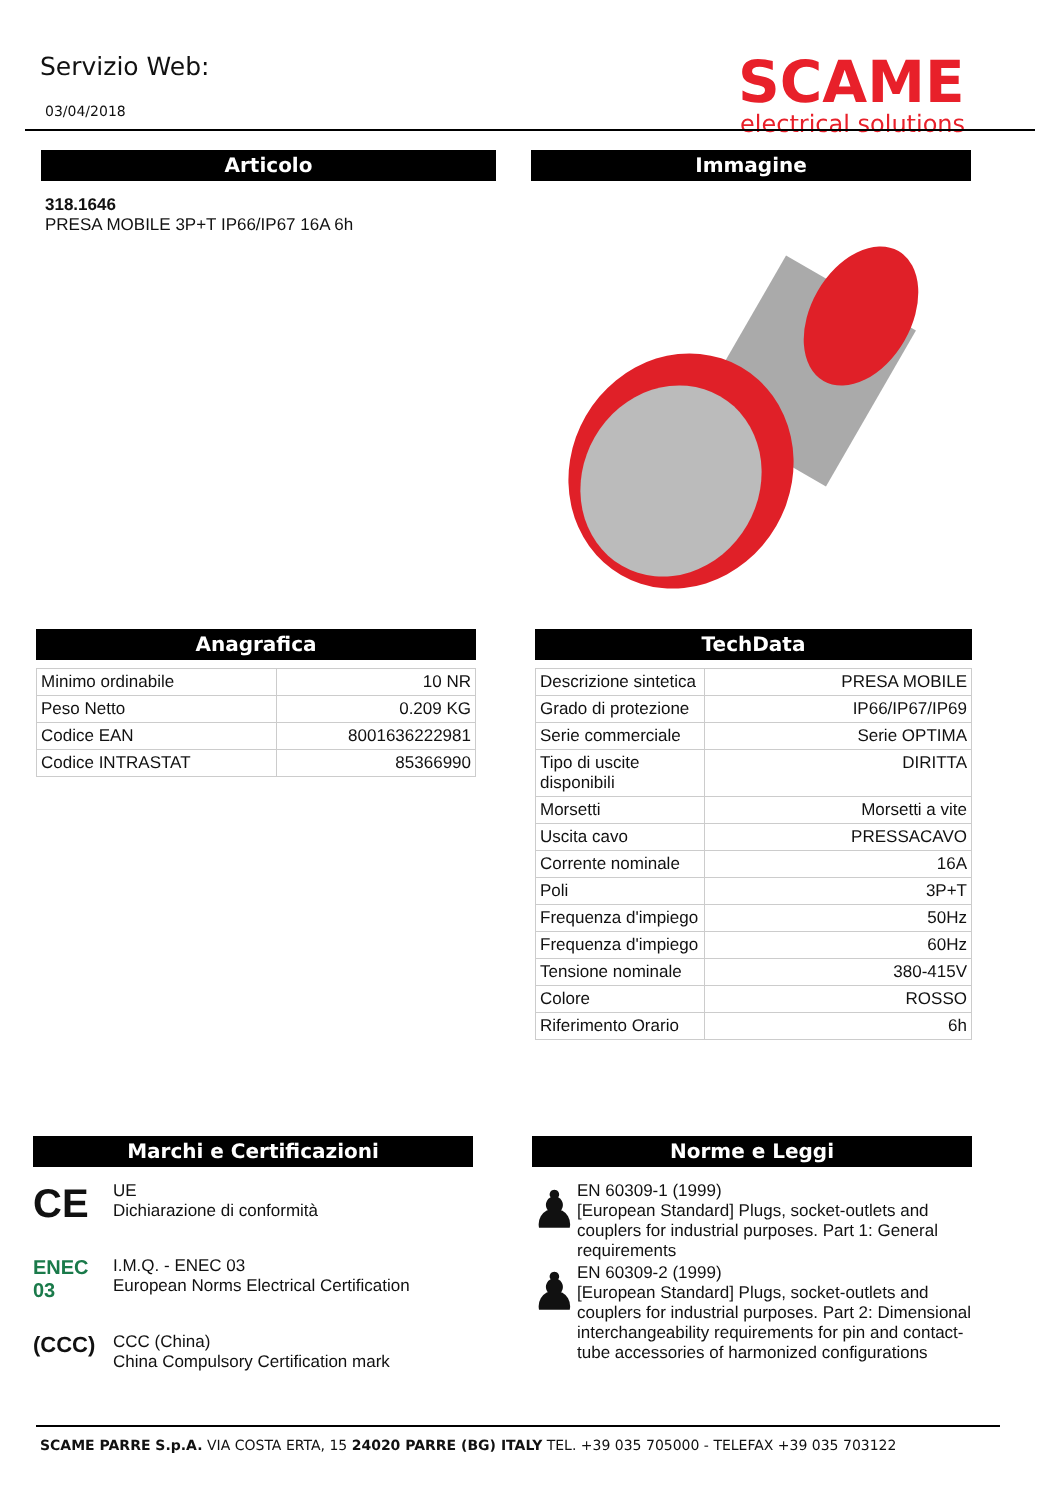Servizio Web:
03/04/2018
SCAME
electrical solutions
Articolo
318.1646
PRESA MOBILE 3P+T IP66/IP67 16A 6h
Immagine
Anagrafica
| Minimo ordinabile | 10 NR |
| Peso Netto | 0.209 KG |
| Codice EAN | 8001636222981 |
| Codice INTRASTAT | 85366990 |
TechData
| Descrizione sintetica | PRESA MOBILE |
| Grado di protezione | IP66/IP67/IP69 |
| Serie commerciale | Serie OPTIMA |
| Tipo di uscite disponibili | DIRITTA |
| Morsetti | Morsetti a vite |
| Uscita cavo | PRESSACAVO |
| Corrente nominale | 16A |
| Poli | 3P+T |
| Frequenza d'impiego | 50Hz |
| Frequenza d'impiego | 60Hz |
| Tensione nominale | 380-415V |
| Colore | ROSSO |
| Riferimento Orario | 6h |
Marchi e Certificazioni
CE
UE
Dichiarazione di conformità
ENEC 03
I.M.Q. - ENEC 03
European Norms Electrical Certification
(CCC)
CCC (China)
China Compulsory Certification mark
Norme e Leggi
♟
EN 60309-1 (1999)
[European Standard] Plugs, socket-outlets and couplers for industrial purposes. Part 1: General requirements
♟
EN 60309-2 (1999)
[European Standard] Plugs, socket-outlets and couplers for industrial purposes. Part 2: Dimensional interchangeability requirements for pin and contact-tube accessories of harmonized configurations
SCAME PARRE S.p.A. VIA COSTA ERTA, 15 24020 PARRE (BG) ITALY TEL. +39 035 705000 - TELEFAX +39 035 703122